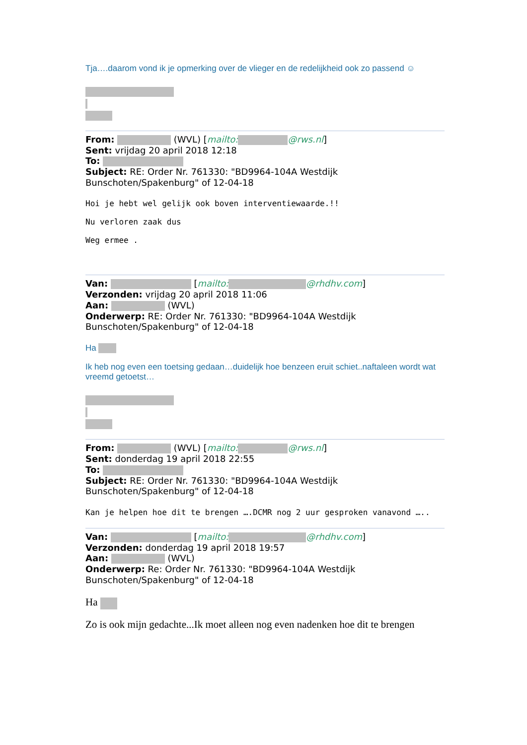Tja….daarom vond ik je opmerking over de vlieger en de redelijkheid ook zo passend ☺
From: (WVL) [mailto: @rws.nl]
Sent: vrijdag 20 april 2018 12:18
To:
Subject: RE: Order Nr. 761330: "BD9964-104A Westdijk Bunschoten/Spakenburg" of 12-04-18
Hoi je hebt wel gelijk ook boven interventiewaarde.!!
Nu verloren zaak dus
Weg ermee .
Van: [mailto: @rhdhv.com]
Verzonden: vrijdag 20 april 2018 11:06
Aan: (WVL)
Onderwerp: RE: Order Nr. 761330: "BD9964-104A Westdijk Bunschoten/Spakenburg" of 12-04-18
Ha
Ik heb nog even een toetsing gedaan…duidelijk hoe benzeen eruit schiet..naftaleen wordt wat vreemd getoetst…
From: (WVL) [mailto: @rws.nl]
Sent: donderdag 19 april 2018 22:55
To:
Subject: RE: Order Nr. 761330: "BD9964-104A Westdijk Bunschoten/Spakenburg" of 12-04-18
Kan je helpen hoe dit te brengen ….DCMR nog 2 uur gesproken vanavond …..
Van: [mailto: @rhdhv.com]
Verzonden: donderdag 19 april 2018 19:57
Aan: (WVL)
Onderwerp: Re: Order Nr. 761330: "BD9964-104A Westdijk Bunschoten/Spakenburg" of 12-04-18
Ha
Zo is ook mijn gedachte...Ik moet alleen nog even nadenken hoe dit te brengen